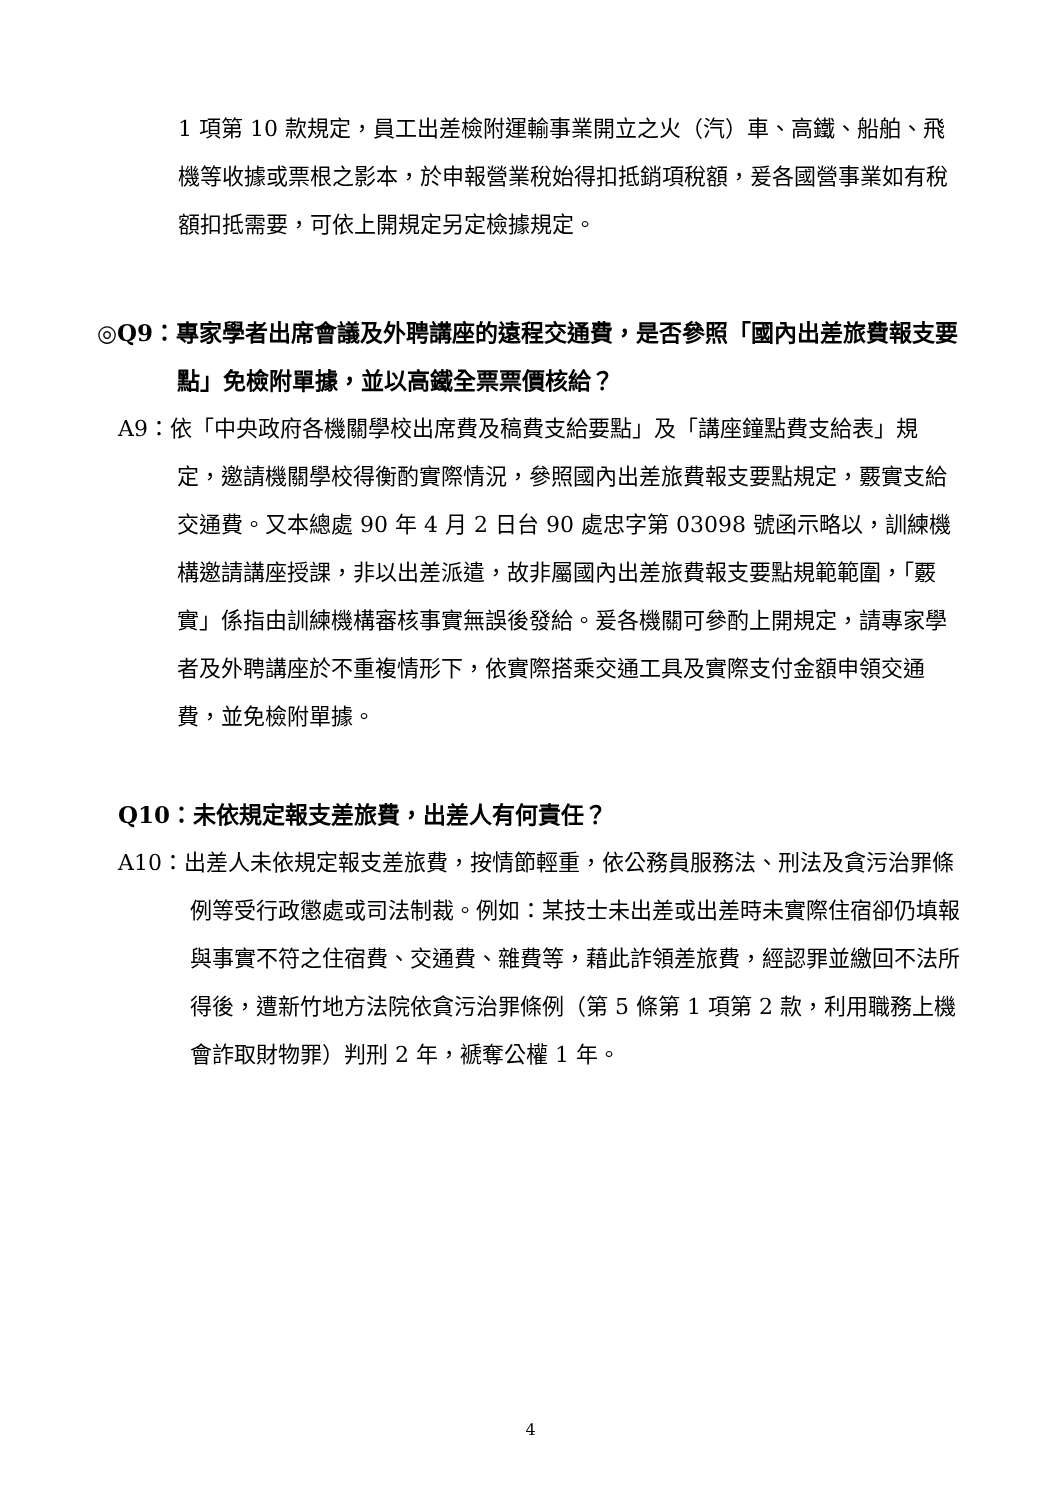1 項第 10 款規定，員工出差檢附運輸事業開立之火（汽）車、高鐵、船舶、飛機等收據或票根之影本，於申報營業稅始得扣抵銷項稅額，爰各國營事業如有稅額扣抵需要，可依上開規定另定檢據規定。
◎Q9：專家學者出席會議及外聘講座的遠程交通費，是否參照「國內出差旅費報支要點」免檢附單據，並以高鐵全票票價核給？
A9：依「中央政府各機關學校出席費及稿費支給要點」及「講座鐘點費支給表」規定，邀請機關學校得衡酌實際情況，參照國內出差旅費報支要點規定，覈實支給交通費。又本總處 90 年 4 月 2 日台 90 處忠字第 03098 號函示略以，訓練機構邀請講座授課，非以出差派遣，故非屬國內出差旅費報支要點規範範圍，「覈實」係指由訓練機構審核事實無誤後發給。爰各機關可參酌上開規定，請專家學者及外聘講座於不重複情形下，依實際搭乘交通工具及實際支付金額申領交通費，並免檢附單據。
Q10：未依規定報支差旅費，出差人有何責任？
A10：出差人未依規定報支差旅費，按情節輕重，依公務員服務法、刑法及貪污治罪條例等受行政懲處或司法制裁。例如：某技士未出差或出差時未實際住宿卻仍填報與事實不符之住宿費、交通費、雜費等，藉此詐領差旅費，經認罪並繳回不法所得後，遭新竹地方法院依貪污治罪條例（第 5 條第 1 項第 2 款，利用職務上機會詐取財物罪）判刑 2 年，褫奪公權 1 年。
4